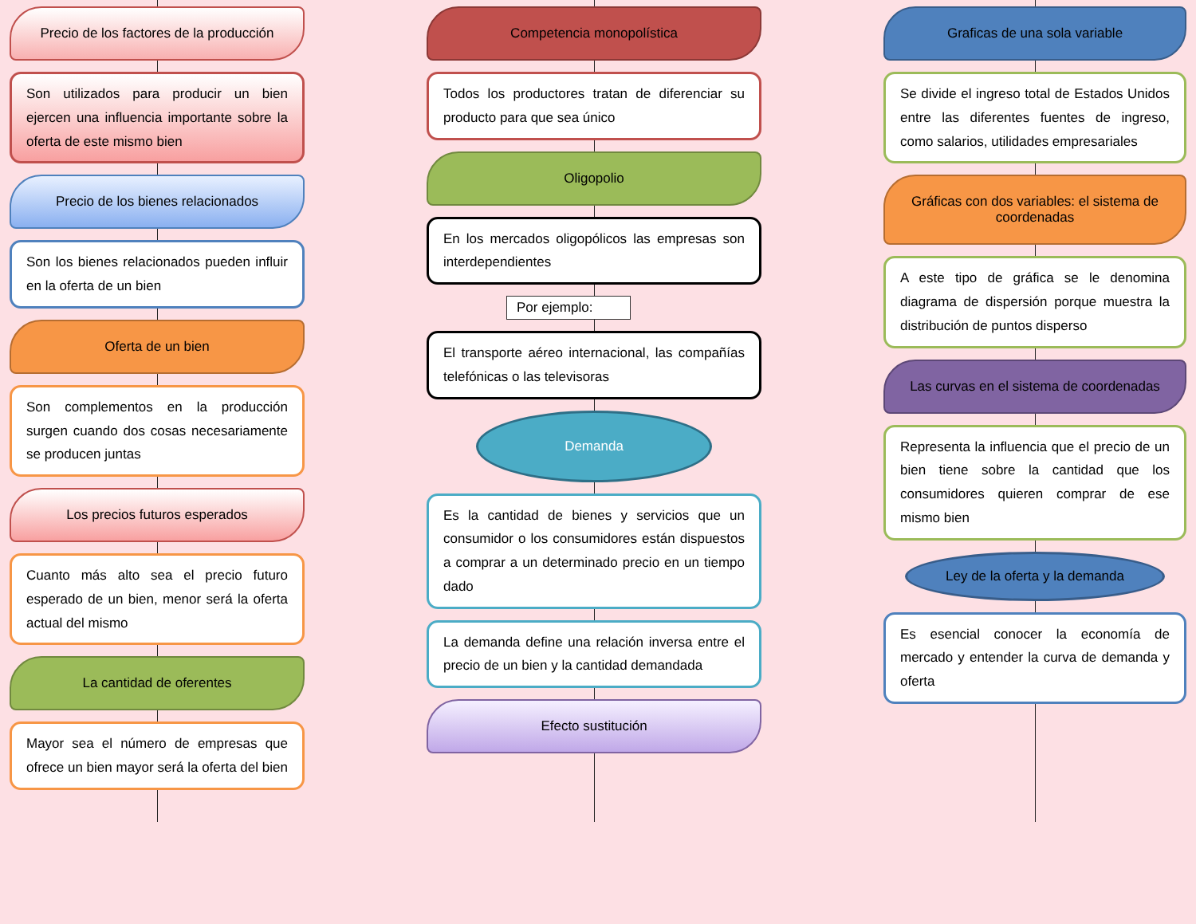Precio de los factores de la producción
Son utilizados para producir un bien ejercen una influencia importante sobre la oferta de este mismo bien
Precio de los bienes relacionados
Son los bienes relacionados pueden influir en la oferta de un bien
Oferta de un bien
Son complementos en la producción surgen cuando dos cosas necesariamente se producen juntas
Los precios futuros esperados
Cuanto más alto sea el precio futuro esperado de un bien, menor será la oferta actual del mismo
La cantidad de oferentes
Mayor sea el número de empresas que ofrece un bien mayor será la oferta del bien
Competencia monopolística
Todos los productores tratan de diferenciar su producto para que sea único
Oligopolio
En los mercados oligopólicos las empresas son interdependientes
Por ejemplo:
El transporte aéreo internacional, las compañías telefónicas o las televisoras
Demanda
Es la cantidad de bienes y servicios que un consumidor o los consumidores están dispuestos a comprar a un determinado precio en un tiempo dado
La demanda define una relación inversa entre el precio de un bien y la cantidad demandada
Efecto sustitución
Graficas de una sola variable
Se divide el ingreso total de Estados Unidos entre las diferentes fuentes de ingreso, como salarios, utilidades empresariales
Gráficas con dos variables: el sistema de coordenadas
A este tipo de gráfica se le denomina diagrama de dispersión porque muestra la distribución de puntos disperso
Las curvas en el sistema de coordenadas
Representa la influencia que el precio de un bien tiene sobre la cantidad que los consumidores quieren comprar de ese mismo bien
Ley de la oferta y la demanda
Es esencial conocer la economía de mercado y entender la curva de demanda y oferta